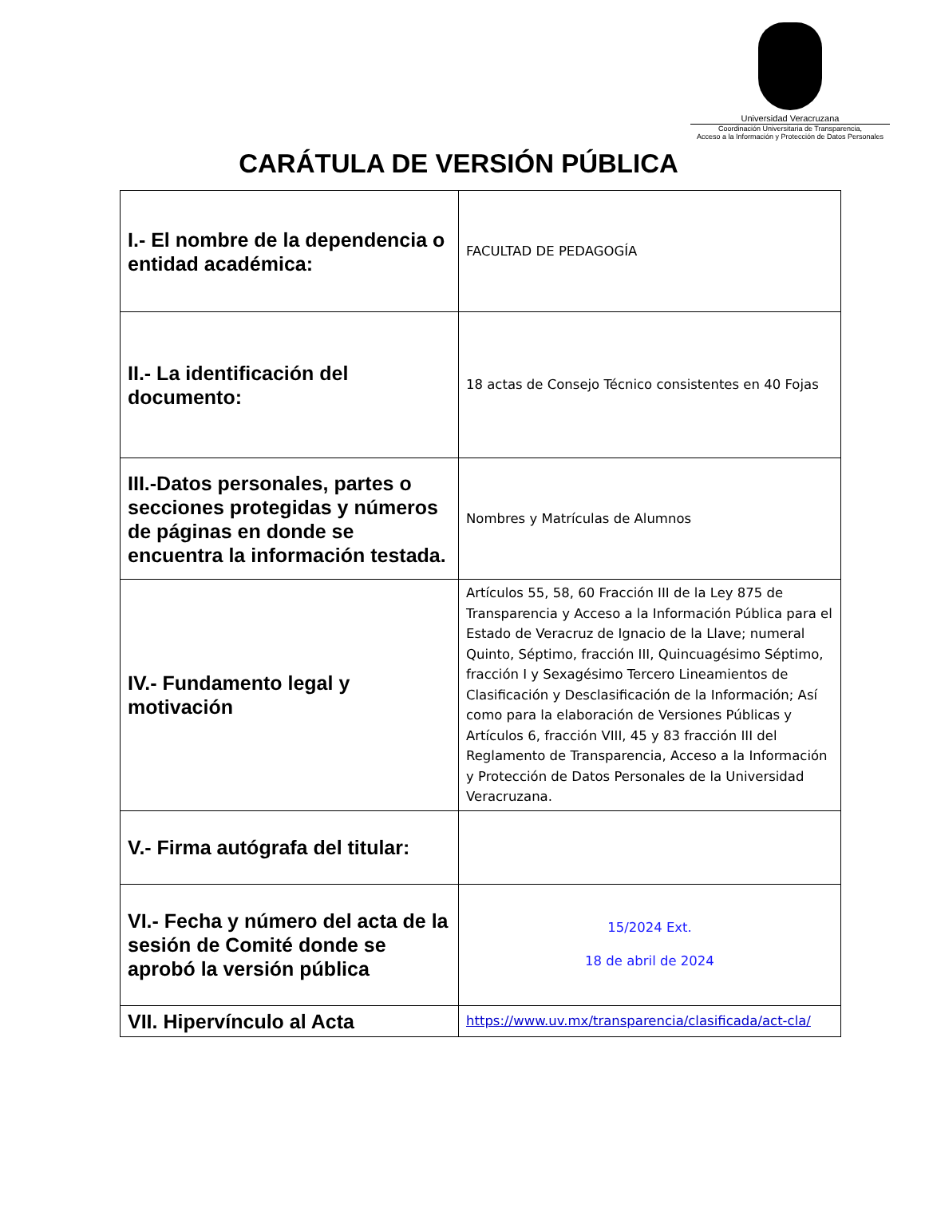Universidad Veracruzana
Coordinación Universitaria de Transparencia,
Acceso a la Información y Protección de Datos Personales
CARÁTULA DE VERSIÓN PÚBLICA
| I.- El nombre de la dependencia o entidad académica: | FACULTAD DE PEDAGOGÍA |
| II.- La identificación del documento: | 18 actas de Consejo Técnico consistentes en 40 Fojas |
| III.-Datos personales, partes o secciones protegidas y números de páginas en donde se encuentra la información testada. | Nombres y Matrículas de Alumnos |
| IV.- Fundamento legal y motivación | Artículos 55, 58, 60 Fracción III de la Ley 875 de Transparencia y Acceso a la Información Pública para el Estado de Veracruz de Ignacio de la Llave; numeral Quinto, Séptimo, fracción III, Quincuagésimo Séptimo, fracción I y Sexagésimo Tercero Lineamientos de Clasificación y Desclasificación de la Información; Así como para la elaboración de Versiones Públicas y Artículos 6, fracción VIII, 45 y 83 fracción III del Reglamento de Transparencia, Acceso a la Información y Protección de Datos Personales de la Universidad Veracruzana. |
| V.- Firma autógrafa del titular: | |
| VI.- Fecha y número del acta de la sesión de Comité donde se aprobó la versión pública | 15/2024 Ext. 18 de abril de 2024 |
| VII. Hipervínculo al Acta | https://www.uv.mx/transparencia/clasificada/act-cla/ |